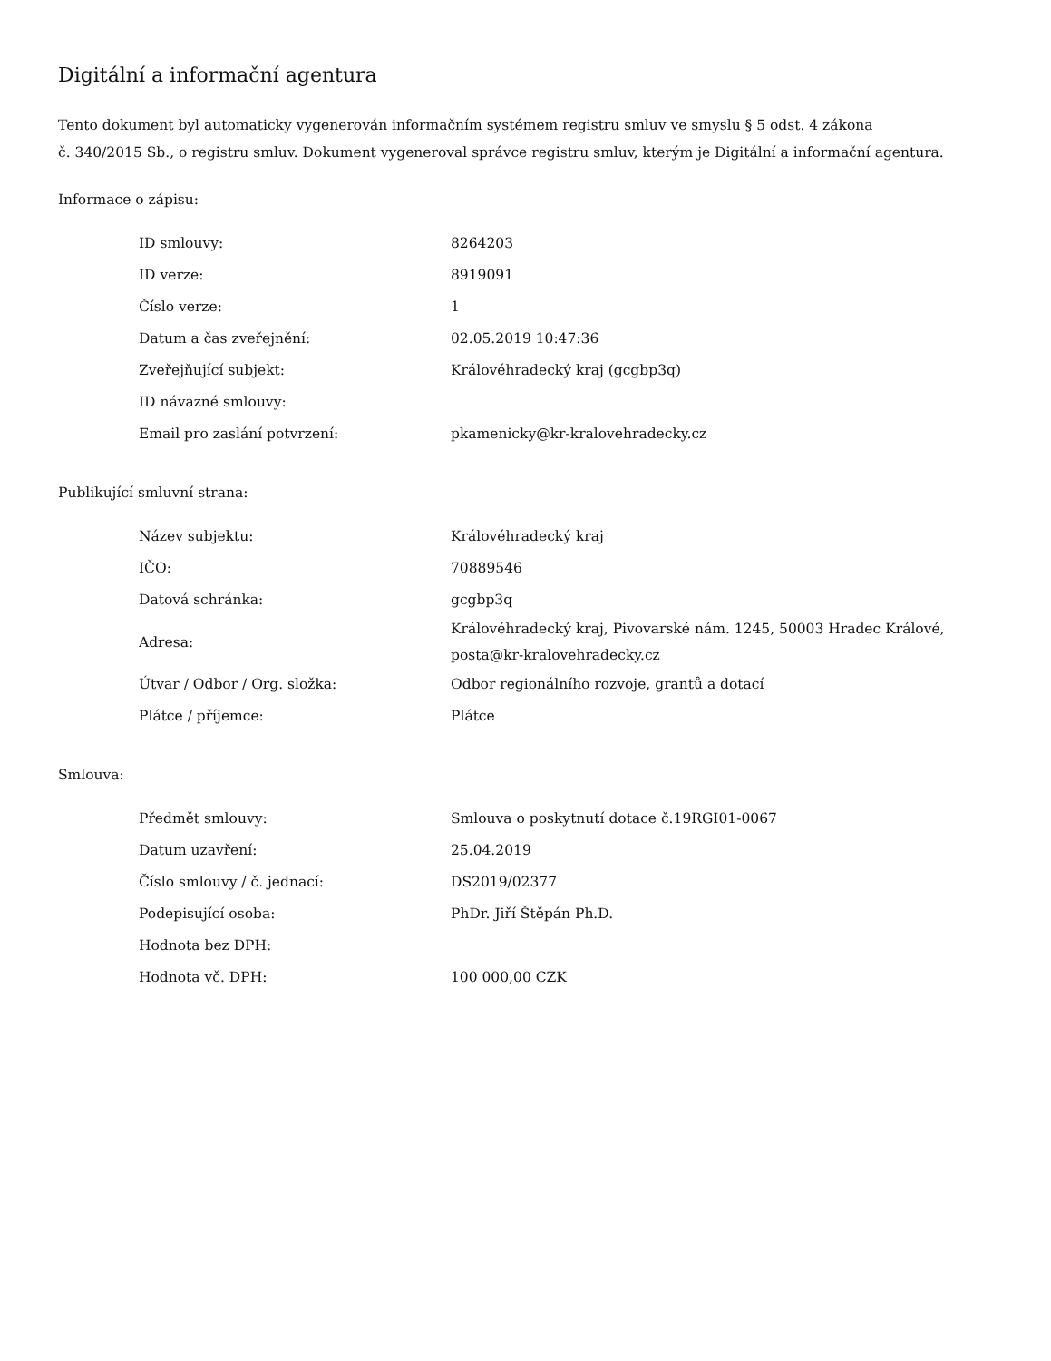Digitální a informační agentura
Tento dokument byl automaticky vygenerován informačním systémem registru smluv ve smyslu § 5 odst. 4 zákona
č. 340/2015 Sb., o registru smluv. Dokument vygeneroval správce registru smluv, kterým je Digitální a informační agentura.
Informace o zápisu:
| ID smlouvy: | 8264203 |
| ID verze: | 8919091 |
| Číslo verze: | 1 |
| Datum a čas zveřejnění: | 02.05.2019 10:47:36 |
| Zveřejňující subjekt: | Královéhradecký kraj (gcgbp3q) |
| ID návazné smlouvy: | |
| Email pro zaslání potvrzení: | pkamenicky@kr-kralovehradecky.cz |
Publikující smluvní strana:
| Název subjektu: | Královéhradecký kraj |
| IČO: | 70889546 |
| Datová schránka: | gcgbp3q |
| Adresa: | Královéhradecký kraj, Pivovarské nám. 1245, 50003 Hradec Králové, posta@kr-kralovehradecky.cz |
| Útvar / Odbor / Org. složka: | Odbor regionálního rozvoje, grantů a dotací |
| Plátce / příjemce: | Plátce |
Smlouva:
| Předmět smlouvy: | Smlouva o poskytnutí dotace č.19RGI01-0067 |
| Datum uzavření: | 25.04.2019 |
| Číslo smlouvy / č. jednací: | DS2019/02377 |
| Podepisující osoba: | PhDr. Jiří Štěpán Ph.D. |
| Hodnota bez DPH: | |
| Hodnota vč. DPH: | 100 000,00 CZK |